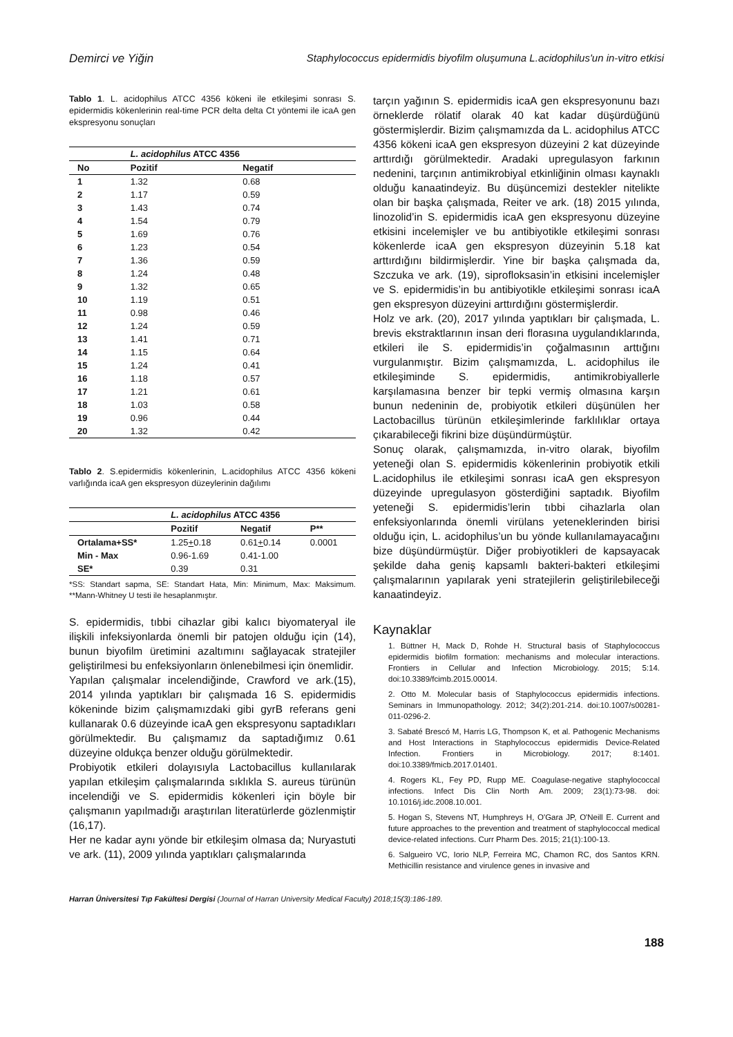Demirci ve Yiğin Staphylococcus epidermidis biyofilm oluşumuna L.acidophilus'un in-vitro etkisi
Tablo 1. L. acidophilus ATCC 4356 kökeni ile etkileşimi sonrası S. epidermidis kökenlerinin real-time PCR delta delta Ct yöntemi ile icaA gen ekspresyonu sonuçları
| | L. acidophilus ATCC 4356 | |
| --- | --- | --- |
| No | Pozitif | Negatif |
| 1 | 1.32 | 0.68 |
| 2 | 1.17 | 0.59 |
| 3 | 1.43 | 0.74 |
| 4 | 1.54 | 0.79 |
| 5 | 1.69 | 0.76 |
| 6 | 1.23 | 0.54 |
| 7 | 1.36 | 0.59 |
| 8 | 1.24 | 0.48 |
| 9 | 1.32 | 0.65 |
| 10 | 1.19 | 0.51 |
| 11 | 0.98 | 0.46 |
| 12 | 1.24 | 0.59 |
| 13 | 1.41 | 0.71 |
| 14 | 1.15 | 0.64 |
| 15 | 1.24 | 0.41 |
| 16 | 1.18 | 0.57 |
| 17 | 1.21 | 0.61 |
| 18 | 1.03 | 0.58 |
| 19 | 0.96 | 0.44 |
| 20 | 1.32 | 0.42 |
Tablo 2. S.epidermidis kökenlerinin, L.acidophilus ATCC 4356 kökeni varlığında icaA gen ekspresyon düzeylerinin dağılımı
| | L. acidophilus ATCC 4356 | | |
| --- | --- | --- | --- |
| | Pozitif | Negatif | P** |
| Ortalama+SS* | 1.25 + 0.18 | 0.61 + 0.14 | 0.0001 |
| Min - Max | 0.96-1.69 | 0.41-1.00 | |
| SE* | 0.39 | 0.31 | |
*SS: Standart sapma, SE: Standart Hata, Min: Minimum, Max: Maksimum. **Mann-Whitney U testi ile hesaplanmıştır.
S. epidermidis, tıbbi cihazlar gibi kalıcı biyomateryal ile ilişkili infeksiyonlarda önemli bir patojen olduğu için (14), bunun biyofilm üretimini azaltımını sağlayacak stratejiler geliştirilmesi bu enfeksiyonların önlenebilmesi için önemlidir.
Yapılan çalışmalar incelendiğinde, Crawford ve ark.(15), 2014 yılında yaptıkları bir çalışmada 16 S. epidermidis kökeninde bizim çalışmamızdaki gibi gyrB referans geni kullanarak 0.6 düzeyinde icaA gen ekspresyonu saptadıkları görülmektedir. Bu çalışmamız da saptadığımız 0.61 düzeyine oldukça benzer olduğu görülmektedir.
Probiyotik etkileri dolayısıyla Lactobacillus kullanılarak yapılan etkileşim çalışmalarında sıklıkla S. aureus türünün incelendiği ve S. epidermidis kökenleri için böyle bir çalışmanın yapılmadığı araştırılan literatürlerde gözlenmiştir (16,17).
Her ne kadar aynı yönde bir etkileşim olmasa da; Nuryastuti ve ark. (11), 2009 yılında yaptıkları çalışmalarında
tarçın yağının S. epidermidis icaA gen ekspresyonunu bazı örneklerde rölatif olarak 40 kat kadar düşürdüğünü göstermişlerdir. Bizim çalışmamızda da L. acidophilus ATCC 4356 kökeni icaA gen ekspresyon düzeyini 2 kat düzeyinde arttırdığı görülmektedir. Aradaki upregulasyon farkının nedenini, tarçının antimikrobiyal etkinliğinin olması kaynaklı olduğu kanaatindeyiz. Bu düşüncemizi destekler nitelikte olan bir başka çalışmada, Reiter ve ark. (18) 2015 yılında, linozolid’in S. epidermidis icaA gen ekspresyonu düzeyine etkisini incelemişler ve bu antibiyotikle etkileşimi sonrası kökenlerde icaA gen ekspresyon düzeyinin 5.18 kat arttırdığını bildirmişlerdir. Yine bir başka çalışmada da, Szczuka ve ark. (19), siprofloksasin’in etkisini incelemişler ve S. epidermidis’in bu antibiyotikle etkileşimi sonrası icaA gen ekspresyon düzeyini arttırdığını göstermişlerdir.
Holz ve ark. (20), 2017 yılında yaptıkları bir çalışmada, L. brevis ekstraktlarının insan deri florasına uygulandıklarında, etkileri ile S. epidermidis’in çoğalmasının arttığını vurgulanmıştır. Bizim çalışmamızda, L. acidophilus ile etkileşiminde S. epidermidis, antimikrobiyallerle karşılamasına benzer bir tepki vermiş olmasına karşın bunun nedeninin de, probiyotik etkileri düşünülen her Lactobacillus türünün etkileşimlerinde farklılıklar ortaya çıkarabileceği fikrini bize düşündürmüştür.
Sonuç olarak, çalışmamızda, in-vitro olarak, biyofilm yeteneği olan S. epidermidis kökenlerinin probiyotik etkili L.acidophilus ile etkileşimi sonrası icaA gen ekspresyon düzeyinde upregulasyon gösterdiğini saptadık. Biyofilm yeteneği S. epidermidis’lerin tıbbi cihazlarla olan enfeksiyonlarında önemli virülans yeteneklerinden birisi olduğu için, L. acidophilus’un bu yönde kullanılamayacağını bize düşündürmüştür. Diğer probiyotikleri de kapsayacak şekilde daha geniş kapsamlı bakteri-bakteri etkileşimi çalışmalarının yapılarak yeni stratejilerin geliştirilebileceği kanaatindeyiz.
Kaynaklar
1. Büttner H, Mack D, Rohde H. Structural basis of Staphylococcus epidermidis biofilm formation: mechanisms and molecular interactions. Frontiers in Cellular and Infection Microbiology. 2015; 5:14. doi:10.3389/fcimb.2015.00014.
2. Otto M. Molecular basis of Staphylococcus epidermidis infections. Seminars in Immunopathology. 2012; 34(2):201-214. doi:10.1007/s00281-011-0296-2.
3. Sabaté Brescó M, Harris LG, Thompson K, et al. Pathogenic Mechanisms and Host Interactions in Staphylococcus epidermidis Device-Related Infection. Frontiers in Microbiology. 2017; 8:1401. doi:10.3389/fmicb.2017.01401.
4. Rogers KL, Fey PD, Rupp ME. Coagulase-negative staphylococcal infections. Infect Dis Clin North Am. 2009; 23(1):73-98. doi: 10.1016/j.idc.2008.10.001.
5. Hogan S, Stevens NT, Humphreys H, O'Gara JP, O'Neill E. Current and future approaches to the prevention and treatment of staphylococcal medical device-related infections. Curr Pharm Des. 2015; 21(1):100-13.
6. Salgueiro VC, Iorio NLP, Ferreira MC, Chamon RC, dos Santos KRN. Methicillin resistance and virulence genes in invasive and
Harran Üniversitesi Tıp Fakültesi Dergisi (Journal of Harran University Medical Faculty) 2018;15(3):186-189.
188